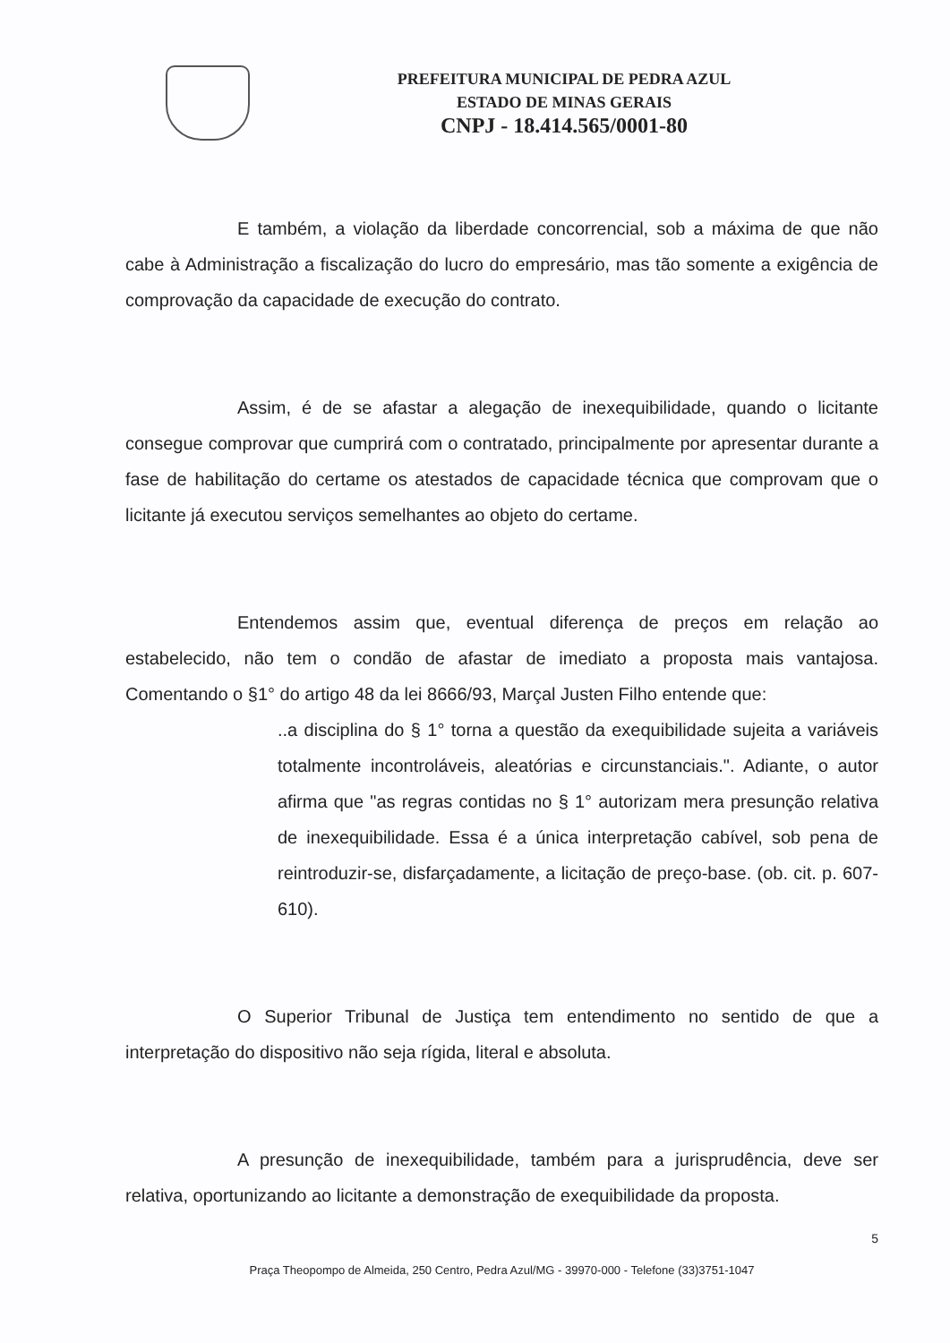PREFEITURA MUNICIPAL DE PEDRA AZUL
ESTADO DE MINAS GERAIS
CNPJ - 18.414.565/0001-80
E também, a violação da liberdade concorrencial, sob a máxima de que não cabe à Administração a fiscalização do lucro do empresário, mas tão somente a exigência de comprovação da capacidade de execução do contrato.
Assim, é de se afastar a alegação de inexequibilidade, quando o licitante consegue comprovar que cumprirá com o contratado, principalmente por apresentar durante a fase de habilitação do certame os atestados de capacidade técnica que comprovam que o licitante já executou serviços semelhantes ao objeto do certame.
Entendemos assim que, eventual diferença de preços em relação ao estabelecido, não tem o condão de afastar de imediato a proposta mais vantajosa. Comentando o §1° do artigo 48 da lei 8666/93, Marçal Justen Filho entende que:
..a disciplina do § 1° torna a questão da exequibilidade sujeita a variáveis totalmente incontroláveis, aleatórias e circunstanciais.". Adiante, o autor afirma que "as regras contidas no § 1° autorizam mera presunção relativa de inexequibilidade. Essa é a única interpretação cabível, sob pena de reintroduzir-se, disfarçadamente, a licitação de preço-base. (ob. cit. p. 607-610).
O Superior Tribunal de Justiça tem entendimento no sentido de que a interpretação do dispositivo não seja rígida, literal e absoluta.
A presunção de inexequibilidade, também para a jurisprudência, deve ser relativa, oportunizando ao licitante a demonstração de exequibilidade da proposta.
5
Praça Theopompo de Almeida, 250 Centro, Pedra Azul/MG - 39970-000 - Telefone (33)3751-1047